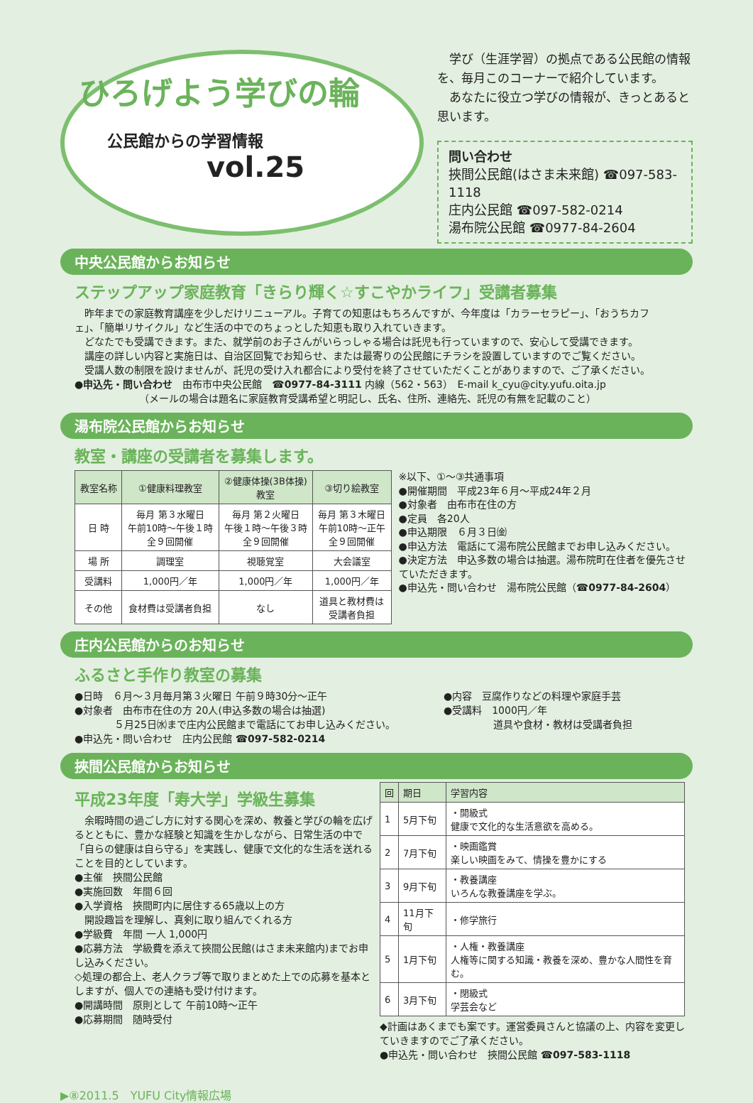ひろげよう学びの輪
公民館からの学習情報
vol.25
　学び（生涯学習）の拠点である公民館の情報を、毎月このコーナーで紹介しています。
　あなたに役立つ学びの情報が、きっとあると思います。
問い合わせ
挾間公民館(はさま未来館) ☎097-583-1118
庄内公民館 ☎097-582-0214
湯布院公民館 ☎0977-84-2604
中央公民館からお知らせ
ステップアップ家庭教育「きらり輝く☆すこやかライフ」受講者募集
　昨年までの家庭教育講座を少しだけリニューアル。子育ての知恵はもちろんですが、今年度は「カラーセラピー」、「おうちカフェ」、「簡単リサイクル」など生活の中でのちょっとした知恵も取り入れていきます。
　どなたでも受講できます。また、就学前のお子さんがいらっしゃる場合は託児も行っていますので、安心して受講できます。
　講座の詳しい内容と実施日は、自治区回覧でお知らせ、または最寄りの公民館にチラシを設置していますのでご覧ください。
　受講人数の制限を設けませんが、託児の受け入れ都合により受付を終了させていただくことがありますので、ご了承ください。
●申込先・問い合わせ　由布市中央公民館　☎0977-84-3111 内線（562・563）　E-mail k_cyu@city.yufu.oita.jp
　　　　　　　（メールの場合は題名に家庭教育受講希望と明記し、氏名、住所、連絡先、託児の有無を記載のこと）
湯布院公民館からお知らせ
教室・講座の受講者を募集します。
| 教室名称 | ①健康料理教室 | ②健康体操(3B体操) 教室 | ③切り絵教室 |
| --- | --- | --- | --- |
| 日 時 | 毎月 第３水曜日 午前10時～午後１時 全９回開催 | 毎月 第２火曜日 午後１時～午後３時 全９回開催 | 毎月 第３木曜日 午前10時～正午 全９回開催 |
| 場 所 | 調理室 | 視聴覚室 | 大会議室 |
| 受講料 | 1,000円／年 | 1,000円／年 | 1,000円／年 |
| その他 | 食材費は受講者負担 | なし | 道具と教材費は 受講者負担 |
※以下、①～③共通事項
●開催期間　平成23年６月～平成24年２月
●対象者　由布市在住の方
●定員　各20人
●申込期限　６月３日㈮
●申込方法　電話にて湯布院公民館までお申し込みください。
●決定方法　申込多数の場合は抽選。湯布院町在住者を優先させていただきます。
●申込先・問い合わせ　湯布院公民館（☎0977-84-2604）
庄内公民館からのお知らせ
ふるさと手作り教室の募集
●日時　６月～３月毎月第３火曜日 午前９時30分～正午
●対象者　由布市在住の方 20人(申込多数の場合は抽選)
　　　　５月25日㈬まで庄内公民館まで電話にてお申し込みください。
●申込先・問い合わせ　庄内公民館 ☎097-582-0214
●内容　豆腐作りなどの料理や家庭手芸
●受講料　1000円／年
　　　　　道具や食材・教材は受講者負担
挾間公民館からお知らせ
平成23年度「寿大学」学級生募集
　余暇時間の過ごし方に対する関心を深め、教養と学びの輪を広げるとともに、豊かな経験と知識を生かしながら、日常生活の中で「自らの健康は自ら守る」を実践し、健康で文化的な生活を送れることを目的としています。
●主催　挾間公民館
●実施回数　年間６回
●入学資格　挾間町内に居住する65歳以上の方
　開設趣旨を理解し、真剣に取り組んでくれる方
●学級費　年間 一人 1,000円
●応募方法　学級費を添えて挾間公民館(はさま未来館内)までお申し込みください。
◇処理の都合上、老人クラブ等で取りまとめた上での応募を基本としますが、個人での連絡も受け付けます。
●開講時間　原則として 午前10時～正午
●応募期間　随時受付
| 回 | 期日 | 学習内容 |
| --- | --- | --- |
| 1 | 5月下旬 | ・開級式 健康で文化的な生活意欲を高める。 |
| 2 | 7月下旬 | ・映画鑑賞 楽しい映画をみて、情操を豊かにする |
| 3 | 9月下旬 | ・教養講座 いろんな教養講座を学ぶ。 |
| 4 | 11月下旬 | ・修学旅行 |
| 5 | 1月下旬 | ・人権・教養講座 人権等に関する知識・教養を深め、豊かな人間性を育む。 |
| 6 | 3月下旬 | ・閉級式 学芸会など |
◆計画はあくまでも案です。運営委員さんと協議の上、内容を変更していきますのでご了承ください。
●申込先・問い合わせ　挾間公民館 ☎097-583-1118
▶⑧2011.5　YUFU City情報広場